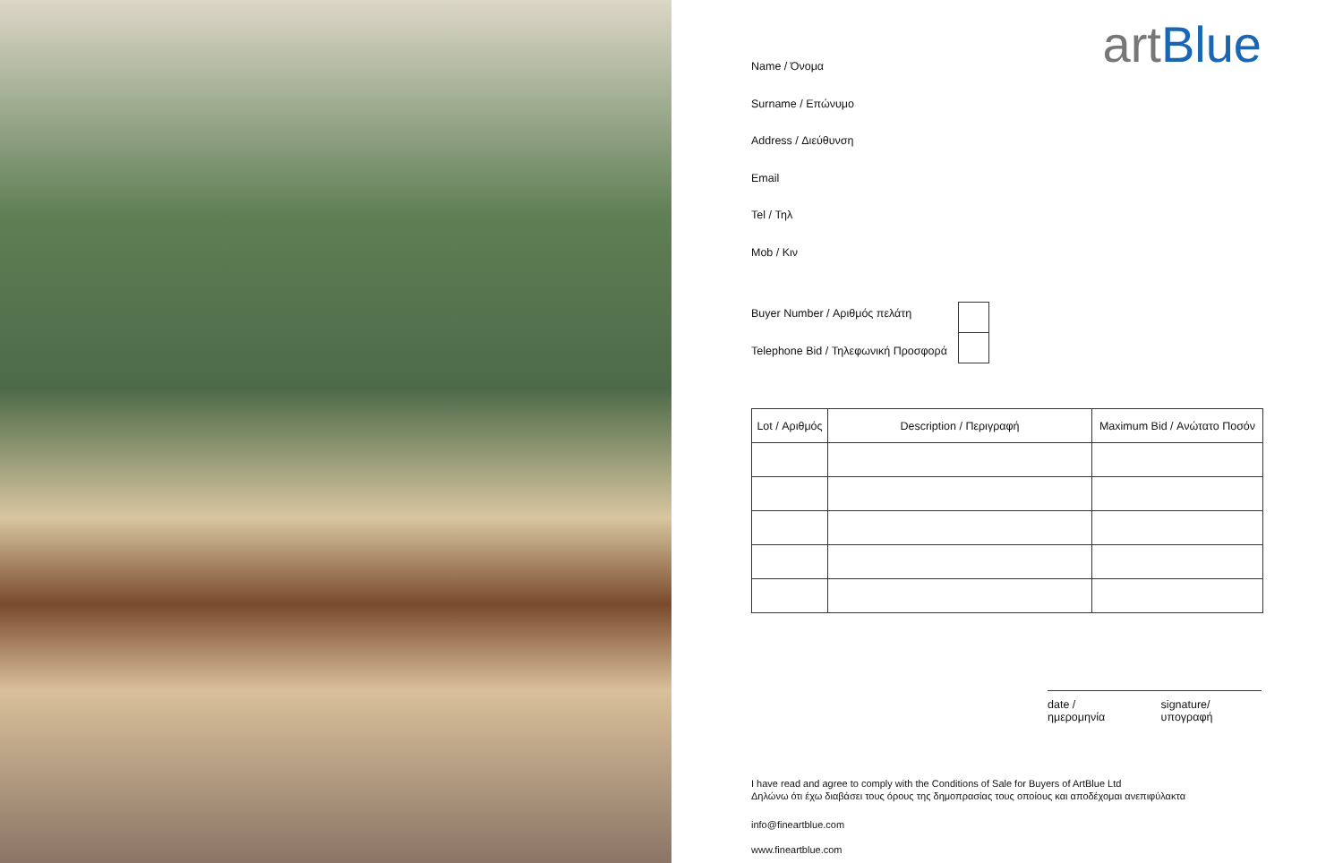artBlue
Name / Όνομα
Surname / Επώνυμο
Address / Διεύθυνση
Email
Tel / Τηλ
Mob / Κιν
Buyer Number / Αριθμός πελάτη
Telephone Bid / Τηλεφωνική Προσφορά
| Lot / Αριθμός | Description / Περιγραφή | Maximum Bid / Ανώτατο Ποσόν |
| --- | --- | --- |
date / ημερομηνία signature/υπογραφή
I have read and agree to comply with the Conditions of Sale for Buyers of ArtBlue Ltd
Δηλώνω ότι έχω διαβάσει τους όρους της δημοπρασίας τους οποίους και αποδέχομαι ανεπιφύλακτα
info@fineartblue.com
www.fineartblue.com